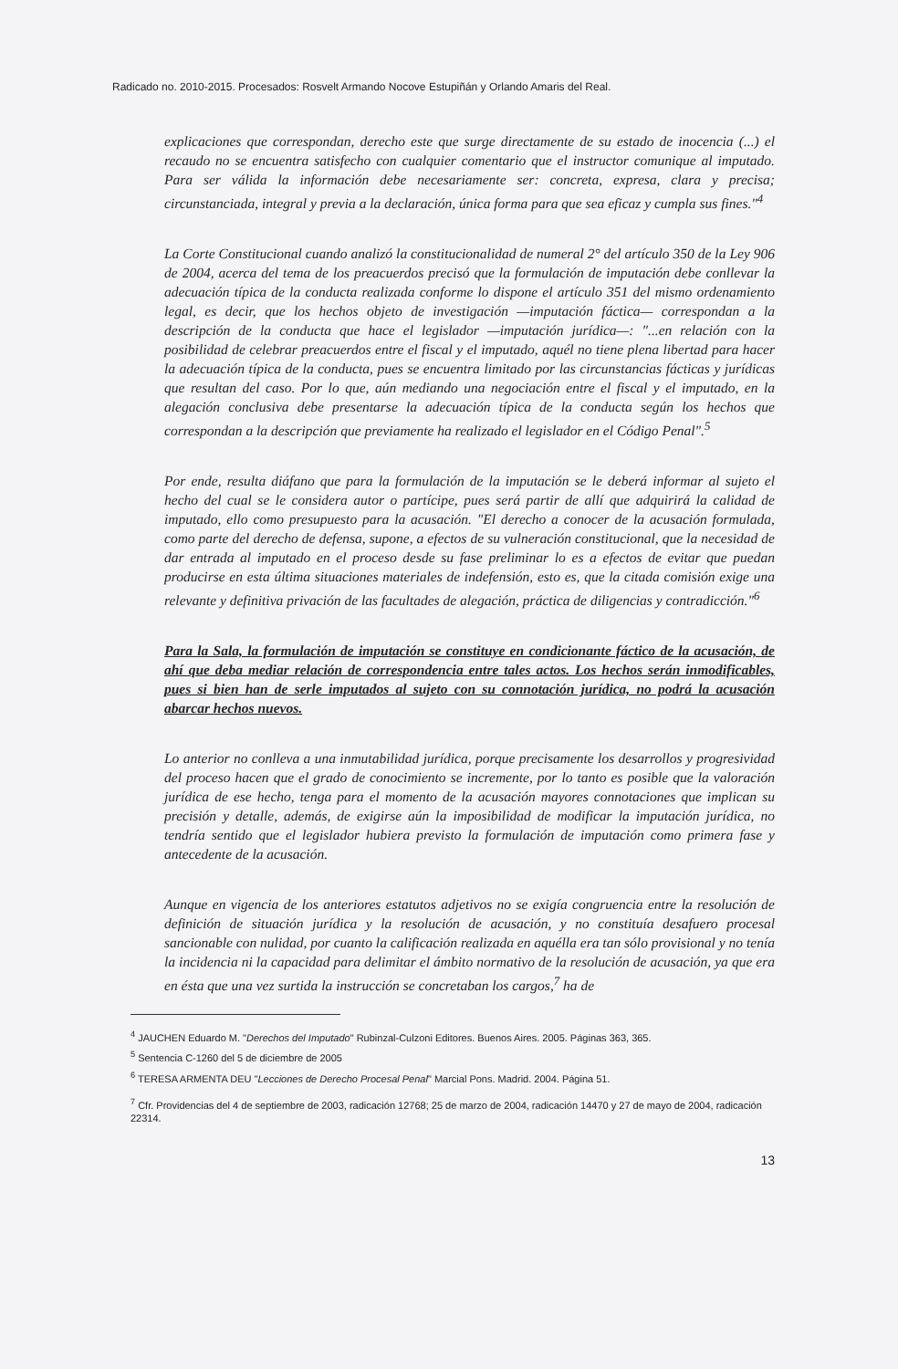Radicado no. 2010-2015. Procesados: Rosvelt Armando Nocove Estupiñán y Orlando Amaris del Real.
explicaciones que correspondan, derecho este que surge directamente de su estado de inocencia (...) el recaudo no se encuentra satisfecho con cualquier comentario que el instructor comunique al imputado. Para ser válida la información debe necesariamente ser: concreta, expresa, clara y precisa; circunstanciada, integral y previa a la declaración, única forma para que sea eficaz y cumpla sus fines."<sup>4</sup>
La Corte Constitucional cuando analizó la constitucionalidad de numeral 2° del artículo 350 de la Ley 906 de 2004, acerca del tema de los preacuerdos precisó que la formulación de imputación debe conllevar la adecuación típica de la conducta realizada conforme lo dispone el artículo 351 del mismo ordenamiento legal, es decir, que los hechos objeto de investigación —imputación fáctica— correspondan a la descripción de la conducta que hace el legislador —imputación jurídica—: "...en relación con la posibilidad de celebrar preacuerdos entre el fiscal y el imputado, aquél no tiene plena libertad para hacer la adecuación típica de la conducta, pues se encuentra limitado por las circunstancias fácticas y jurídicas que resultan del caso. Por lo que, aún mediando una negociación entre el fiscal y el imputado, en la alegación conclusiva debe presentarse la adecuación típica de la conducta según los hechos que correspondan a la descripción que previamente ha realizado el legislador en el Código Penal".<sup>5</sup>
Por ende, resulta diáfano que para la formulación de la imputación se le deberá informar al sujeto el hecho del cual se le considera autor o partícipe, pues será partir de allí que adquirirá la calidad de imputado, ello como presupuesto para la acusación. "El derecho a conocer de la acusación formulada, como parte del derecho de defensa, supone, a efectos de su vulneración constitucional, que la necesidad de dar entrada al imputado en el proceso desde su fase preliminar lo es a efectos de evitar que puedan producirse en esta última situaciones materiales de indefensión, esto es, que la citada comisión exige una relevante y definitiva privación de las facultades de alegación, práctica de diligencias y contradicción."<sup>6</sup>
Para la Sala, la formulación de imputación se constituye en condicionante fáctico de la acusación, de ahí que deba mediar relación de correspondencia entre tales actos. Los hechos serán inmodificables, pues si bien han de serle imputados al sujeto con su connotación jurídica, no podrá la acusación abarcar hechos nuevos.
Lo anterior no conlleva a una inmutabilidad jurídica, porque precisamente los desarrollos y progresividad del proceso hacen que el grado de conocimiento se incremente, por lo tanto es posible que la valoración jurídica de ese hecho, tenga para el momento de la acusación mayores connotaciones que implican su precisión y detalle, además, de exigirse aún la imposibilidad de modificar la imputación jurídica, no tendría sentido que el legislador hubiera previsto la formulación de imputación como primera fase y antecedente de la acusación.
Aunque en vigencia de los anteriores estatutos adjetivos no se exigía congruencia entre la resolución de definición de situación jurídica y la resolución de acusación, y no constituía desafuero procesal sancionable con nulidad, por cuanto la calificación realizada en aquélla era tan sólo provisional y no tenía la incidencia ni la capacidad para delimitar el ámbito normativo de la resolución de acusación, ya que era en ésta que una vez surtida la instrucción se concretaban los cargos,<sup>7</sup> ha de
<sup>4</sup> JAUCHEN Eduardo M. "Derechos del Imputado" Rubinzal-Culzoni Editores. Buenos Aires. 2005. Páginas 363, 365.
<sup>5</sup> Sentencia C-1260 del 5 de diciembre de 2005
<sup>6</sup> TERESA ARMENTA DEU "Lecciones de Derecho Procesal Penal" Marcial Pons. Madrid. 2004. Página 51.
<sup>7</sup> Cfr. Providencias del 4 de septiembre de 2003, radicación 12768; 25 de marzo de 2004, radicación 14470 y 27 de mayo de 2004, radicación 22314.
13